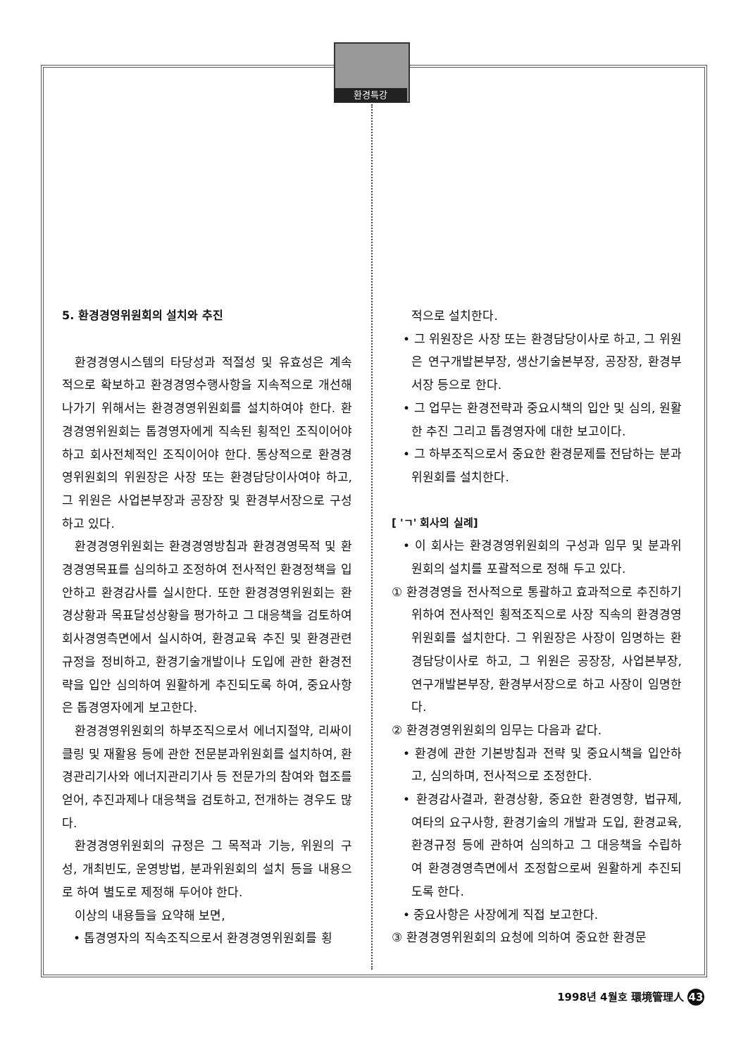환경특강
5. 환경경영위원회의 설치와 추진
환경경영시스템의 타당성과 적절성 및 유효성은 계속적으로 확보하고 환경경영수행사항을 지속적으로 개선해 나가기 위해서는 환경경영위원회를 설치하여야 한다. 환경경영위원회는 톱경영자에게 직속된 횡적인 조직이어야 하고 회사전체적인 조직이어야 한다. 통상적으로 환경경영위원회의 위원장은 사장 또는 환경담당이사여야 하고, 그 위원은 사업본부장과 공장장 및 환경부서장으로 구성하고 있다.
환경경영위원회는 환경경영방침과 환경경영목적 및 환경경영목표를 심의하고 조정하여 전사적인 환경정책을 입안하고 환경감사를 실시한다. 또한 환경경영위원회는 환경상황과 목표달성상황을 평가하고 그 대응책을 검토하여 회사경영측면에서 실시하여, 환경교육 추진 및 환경관련규정을 정비하고, 환경기술개발이나 도입에 관한 환경전략을 입안 심의하여 원활하게 추진되도록 하여, 중요사항은 톱경영자에게 보고한다.
환경경영위원회의 하부조직으로서 에너지절약, 리싸이클링 및 재활용 등에 관한 전문분과위원회를 설치하여, 환경관리기사와 에너지관리기사 등 전문가의 참여와 협조를 얻어, 추진과제나 대응책을 검토하고, 전개하는 경우도 많다.
환경경영위원회의 규정은 그 목적과 기능, 위원의 구성, 개최빈도, 운영방법, 분과위원회의 설치 등을 내용으로 하여 별도로 제정해 두어야 한다.
이상의 내용들을 요약해 보면,
• 톱경영자의 직속조직으로서 환경경영위원회를 횡
적으로 설치한다.
• 그 위원장은 사장 또는 환경담당이사로 하고, 그 위원은 연구개발본부장, 생산기술본부장, 공장장, 환경부서장 등으로 한다.
• 그 업무는 환경전략과 중요시책의 입안 및 심의, 원활한 추진 그리고 톱경영자에 대한 보고이다.
• 그 하부조직으로서 중요한 환경문제를 전담하는 분과위원회를 설치한다.
[ 'ㄱ' 회사의 실례]
• 이 회사는 환경경영위원회의 구성과 임무 및 분과위원회의 설치를 포괄적으로 정해 두고 있다.
① 환경경영을 전사적으로 통괄하고 효과적으로 추진하기 위하여 전사적인 횡적조직으로 사장 직속의 환경경영위원회를 설치한다. 그 위원장은 사장이 임명하는 환경담당이사로 하고, 그 위원은 공장장, 사업본부장, 연구개발본부장, 환경부서장으로 하고 사장이 임명한다.
② 환경경영위원회의 임무는 다음과 같다.
• 환경에 관한 기본방침과 전략 및 중요시책을 입안하고, 심의하며, 전사적으로 조정한다.
• 환경감사결과, 환경상황, 중요한 환경영향, 법규제, 여타의 요구사항, 환경기술의 개발과 도입, 환경교육, 환경규정 등에 관하여 심의하고 그 대응책을 수립하여 환경경영측면에서 조정함으로써 원활하게 추진되도록 한다.
• 중요사항은 사장에게 직접 보고한다.
③ 환경경영위원회의 요청에 의하여 중요한 환경문
1998년 4월호 環境管理人 43